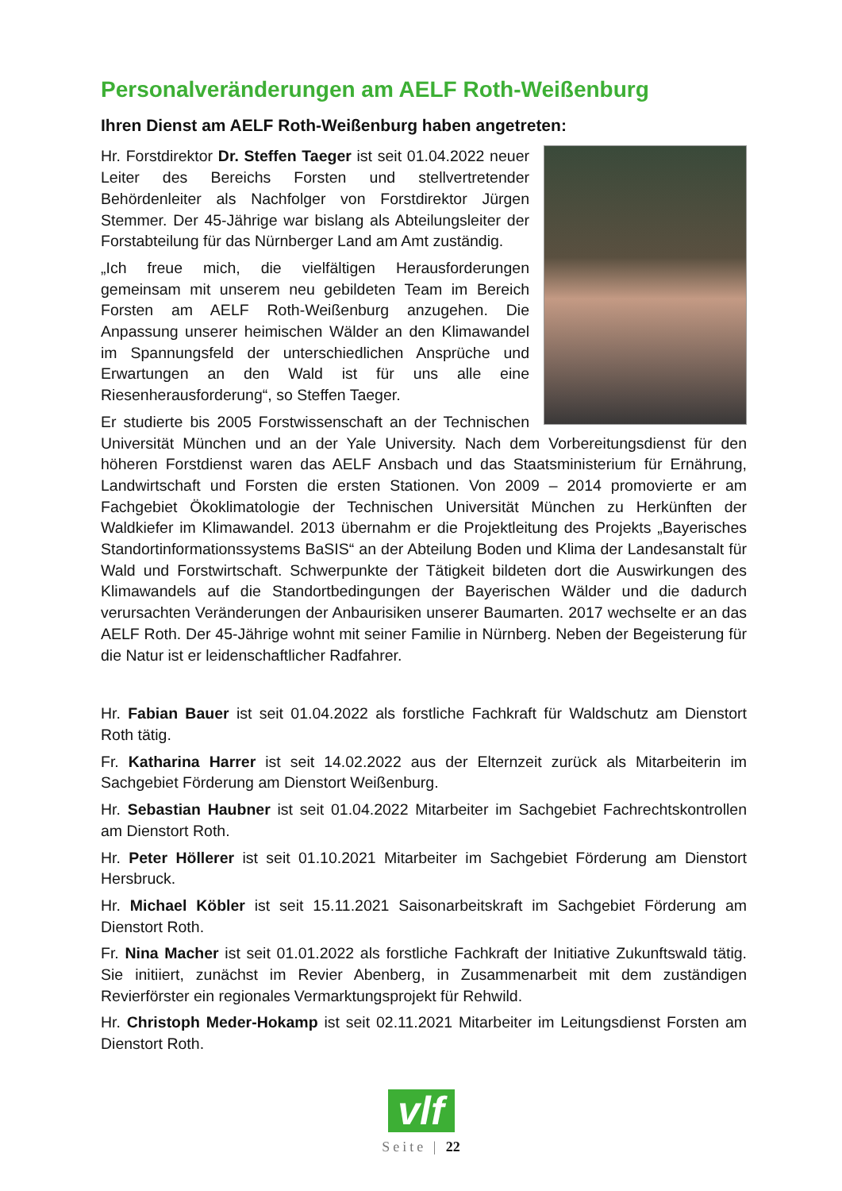Personalveränderungen am AELF Roth-Weißenburg
Ihren Dienst am AELF Roth-Weißenburg haben angetreten:
Hr. Forstdirektor Dr. Steffen Taeger ist seit 01.04.2022 neuer Leiter des Bereichs Forsten und stellvertretender Behördenleiter als Nachfolger von Forstdirektor Jürgen Stemmer. Der 45-Jährige war bislang als Abteilungsleiter der Forstabteilung für das Nürnberger Land am Amt zuständig.
„Ich freue mich, die vielfältigen Herausforderungen gemeinsam mit unserem neu gebildeten Team im Bereich Forsten am AELF Roth-Weißenburg anzugehen. Die Anpassung unserer heimischen Wälder an den Klimawandel im Spannungsfeld der unterschiedlichen Ansprüche und Erwartungen an den Wald ist für uns alle eine Riesenherausforderung“, so Steffen Taeger.
Er studierte bis 2005 Forstwissenschaft an der Technischen Universität München und an der Yale University. Nach dem Vorbereitungsdienst für den höheren Forstdienst waren das AELF Ansbach und das Staatsministerium für Ernährung, Landwirtschaft und Forsten die ersten Stationen. Von 2009 – 2014 promovierte er am Fachgebiet Ökoklimatologie der Technischen Universität München zu Herkünften der Waldkiefer im Klimawandel. 2013 übernahm er die Projektleitung des Projekts „Bayerisches Standortinformationssystems BaSIS“ an der Abteilung Boden und Klima der Landesanstalt für Wald und Forstwirtschaft. Schwerpunkte der Tätigkeit bildeten dort die Auswirkungen des Klimawandels auf die Standortbedingungen der Bayerischen Wälder und die dadurch verursachten Veränderungen der Anbaurisiken unserer Baumarten. 2017 wechselte er an das AELF Roth. Der 45-Jährige wohnt mit seiner Familie in Nürnberg. Neben der Begeisterung für die Natur ist er leidenschaftlicher Radfahrer.
Hr. Fabian Bauer ist seit 01.04.2022 als forstliche Fachkraft für Waldschutz am Dienstort Roth tätig.
Fr. Katharina Harrer ist seit 14.02.2022 aus der Elternzeit zurück als Mitarbeiterin im Sachgebiet Förderung am Dienstort Weißenburg.
Hr. Sebastian Haubner ist seit 01.04.2022 Mitarbeiter im Sachgebiet Fachrechtskontrollen am Dienstort Roth.
Hr. Peter Höllerer ist seit 01.10.2021 Mitarbeiter im Sachgebiet Förderung am Dienstort Hersbruck.
Hr. Michael Köbler ist seit 15.11.2021 Saisonarbeitskraft im Sachgebiet Förderung am Dienstort Roth.
Fr. Nina Macher ist seit 01.01.2022 als forstliche Fachkraft der Initiative Zukunftswald tätig. Sie initiiert, zunächst im Revier Abenberg, in Zusammenarbeit mit dem zuständigen Revierförster ein regionales Vermarktungsprojekt für Rehwild.
Hr. Christoph Meder-Hokamp ist seit 02.11.2021 Mitarbeiter im Leitungsdienst Forsten am Dienstort Roth.
vlf
Seite | 22